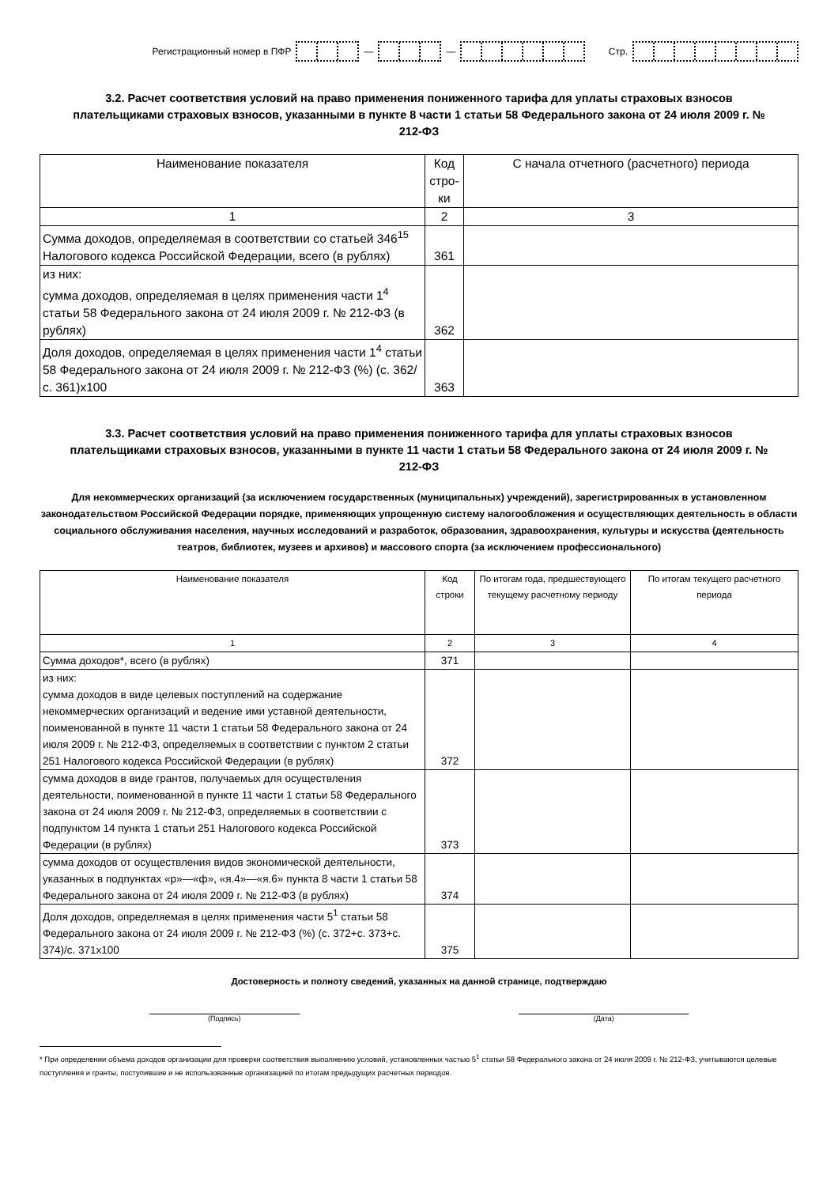Регистрационный номер в ПФР — — Стр.
3.2. Расчет соответствия условий на право применения пониженного тарифа для уплаты страховых взносов плательщиками страховых взносов, указанными в пункте 8 части 1 статьи 58 Федерального закона от 24 июля 2009 г. № 212-ФЗ
| Наименование показателя | Код стро-ки | С начала отчетного (расчетного) периода |
| --- | --- | --- |
| 1 | 2 | 3 |
| Сумма доходов, определяемая в соответствии со статьей 346<sup>15</sup> Налогового кодекса Российской Федерации, всего (в рублях) | 361 | |
| из них: сумма доходов, определяемая в целях применения части 1<sup>4</sup> статьи 58 Федерального закона от 24 июля 2009 г. № 212-ФЗ (в рублях) | 362 | |
| Доля доходов, определяемая в целях применения части 1<sup>4</sup> статьи 58 Федерального закона от 24 июля 2009 г. № 212-ФЗ (%) (с. 362/с. 361)х100 | 363 | |
3.3. Расчет соответствия условий на право применения пониженного тарифа для уплаты страховых взносов плательщиками страховых взносов, указанными в пункте 11 части 1 статьи 58 Федерального закона от 24 июля 2009 г. № 212-ФЗ
Для некоммерческих организаций (за исключением государственных (муниципальных) учреждений), зарегистрированных в установленном законодательством Российской Федерации порядке, применяющих упрощенную систему налогообложения и осуществляющих деятельность в области социального обслуживания населения, научных исследований и разработок, образования, здравоохранения, культуры и искусства (деятельность театров, библиотек, музеев и архивов) и массового спорта (за исключением профессионального)
| Наименование показателя | Код строки | По итогам года, предшествующего текущему расчетному периоду | По итогам текущего расчетного периода |
| --- | --- | --- | --- |
| 1 | 2 | 3 | 4 |
| Сумма доходов*, всего (в рублях) | 371 | | |
| из них: сумма доходов в виде целевых поступлений на содержание некоммерческих организаций и ведение ими уставной деятельности, поименованной в пункте 11 части 1 статьи 58 Федерального закона от 24 июля 2009 г. № 212-ФЗ, определяемых в соответствии с пунктом 2 статьи 251 Налогового кодекса Российской Федерации (в рублях) | 372 | | |
| сумма доходов в виде грантов, получаемых для осуществления деятельности, поименованной в пункте 11 части 1 статьи 58 Федерального закона от 24 июля 2009 г. № 212-ФЗ, определяемых в соответствии с подпунктом 14 пункта 1 статьи 251 Налогового кодекса Российской Федерации (в рублях) | 373 | | |
| сумма доходов от осуществления видов экономической деятельности, указанных в подпунктах «р»—«ф», «я.4»—«я.6» пункта 8 части 1 статьи 58 Федерального закона от 24 июля 2009 г. № 212-ФЗ (в рублях) | 374 | | |
| Доля доходов, определяемая в целях применения части 5<sup>1</sup> статьи 58 Федерального закона от 24 июля 2009 г. № 212-ФЗ (%) (с. 372+с. 373+с. 374)/с. 371х100 | 375 | | |
Достоверность и полноту сведений, указанных на данной странице, подтверждаю
(Подпись) (Дата)
* При определении объема доходов организации для проверки соответствия выполнению условий, установленных частью 5<sup>1</sup> статьи 58 Федерального закона от 24 июля 2009 г. № 212-ФЗ, учитываются целевые поступления и гранты, поступившие и не использованные организацией по итогам предыдущих расчетных периодов.